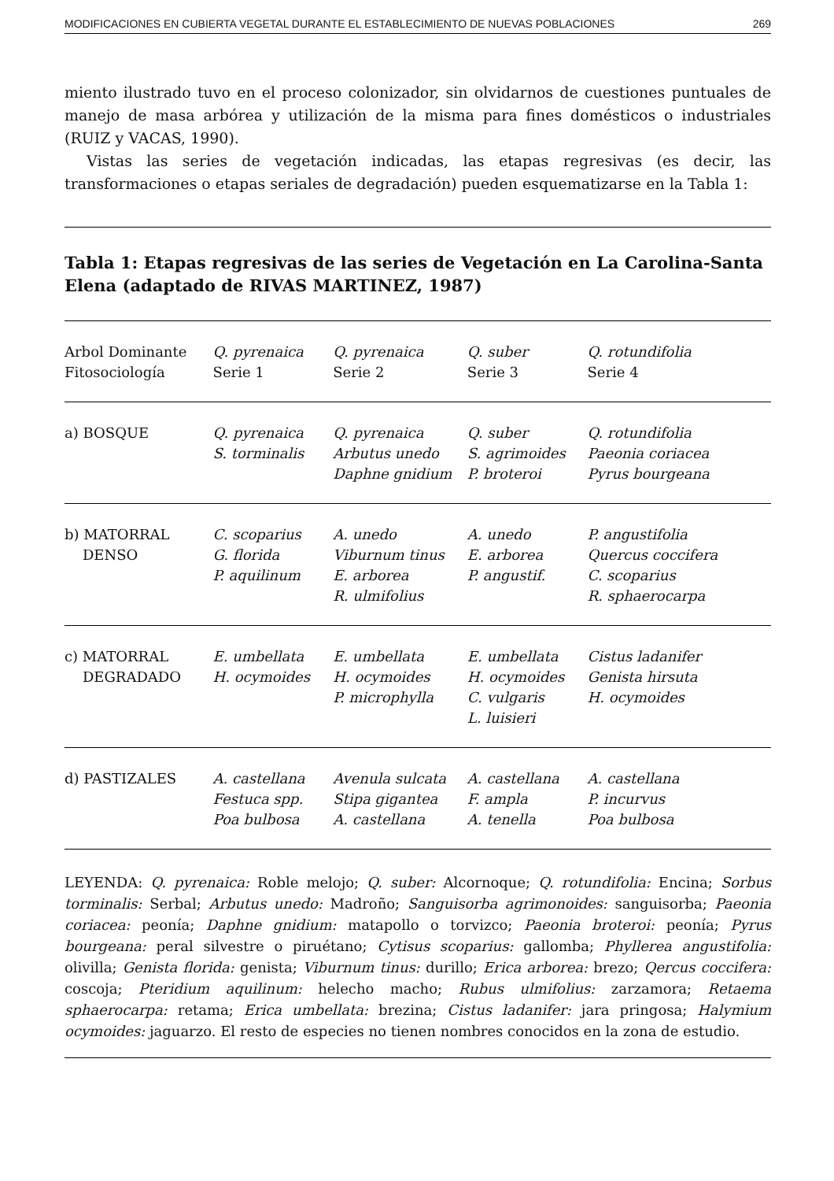MODIFICACIONES EN CUBIERTA VEGETAL DURANTE EL ESTABLECIMIENTO DE NUEVAS POBLACIONES 269
miento ilustrado tuvo en el proceso colonizador, sin olvidarnos de cuestiones puntuales de manejo de masa arbórea y utilización de la misma para fines domésticos o industriales (RUIZ y VACAS, 1990).
Vistas las series de vegetación indicadas, las etapas regresivas (es decir, las transformaciones o etapas seriales de degradación) pueden esquematizarse en la Tabla 1:
Tabla 1: Etapas regresivas de las series de Vegetación en La Carolina-Santa Elena (adaptado de RIVAS MARTINEZ, 1987)
| Arbol Dominante Fitosociología | Q. pyrenaica Serie 1 | Q. pyrenaica Serie 2 | Q. suber Serie 3 | Q. rotundifolia Serie 4 |
| a) BOSQUE | Q. pyrenaica S. torminalis | Q. pyrenaica Arbutus unedo Daphne gnidium | Q. suber S. agrimoides P. broteroi | Q. rotundifolia Paeonia coriacea Pyrus bourgeana |
| b) MATORRAL DENSO | C. scoparius G. florida P. aquilinum | A. unedo Viburnum tinus E. arborea R. ulmifolius | A. unedo E. arborea P. angustif. | P. angustifolia Quercus coccifera C. scoparius R. sphaerocarpa |
| c) MATORRAL DEGRADADO | E. umbellata H. ocymoides | E. umbellata H. ocymoides P. microphylla | E. umbellata H. ocymoides C. vulgaris L. luisieri | Cistus ladanifer Genista hirsuta H. ocymoides |
| d) PASTIZALES | A. castellana Festuca spp. Poa bulbosa | Avenula sulcata Stipa gigantea A. castellana | A. castellana F. ampla A. tenella | A. castellana P. incurvus Poa bulbosa |
LEYENDA: Q. pyrenaica: Roble melojo; Q. suber: Alcornoque; Q. rotundifolia: Encina; Sorbus torminalis: Serbal; Arbutus unedo: Madroño; Sanguisorba agrimonoides: sanguisorba; Paeonia coriacea: peonía; Daphne gnidium: matapollo o torvizco; Paeonia broteroi: peonía; Pyrus bourgeana: peral silvestre o piruétano; Cytisus scoparius: gallomba; Phyllerea angustifolia: olivilla; Genista florida: genista; Viburnum tinus: durillo; Erica arborea: brezo; Qercus coccifera: coscoja; Pteridium aquilinum: helecho macho; Rubus ulmifolius: zarzamora; Retaema sphaerocarpa: retama; Erica umbellata: brezina; Cistus ladanifer: jara pringosa; Halymium ocymoides: jaguarzo. El resto de especies no tienen nombres conocidos en la zona de estudio.